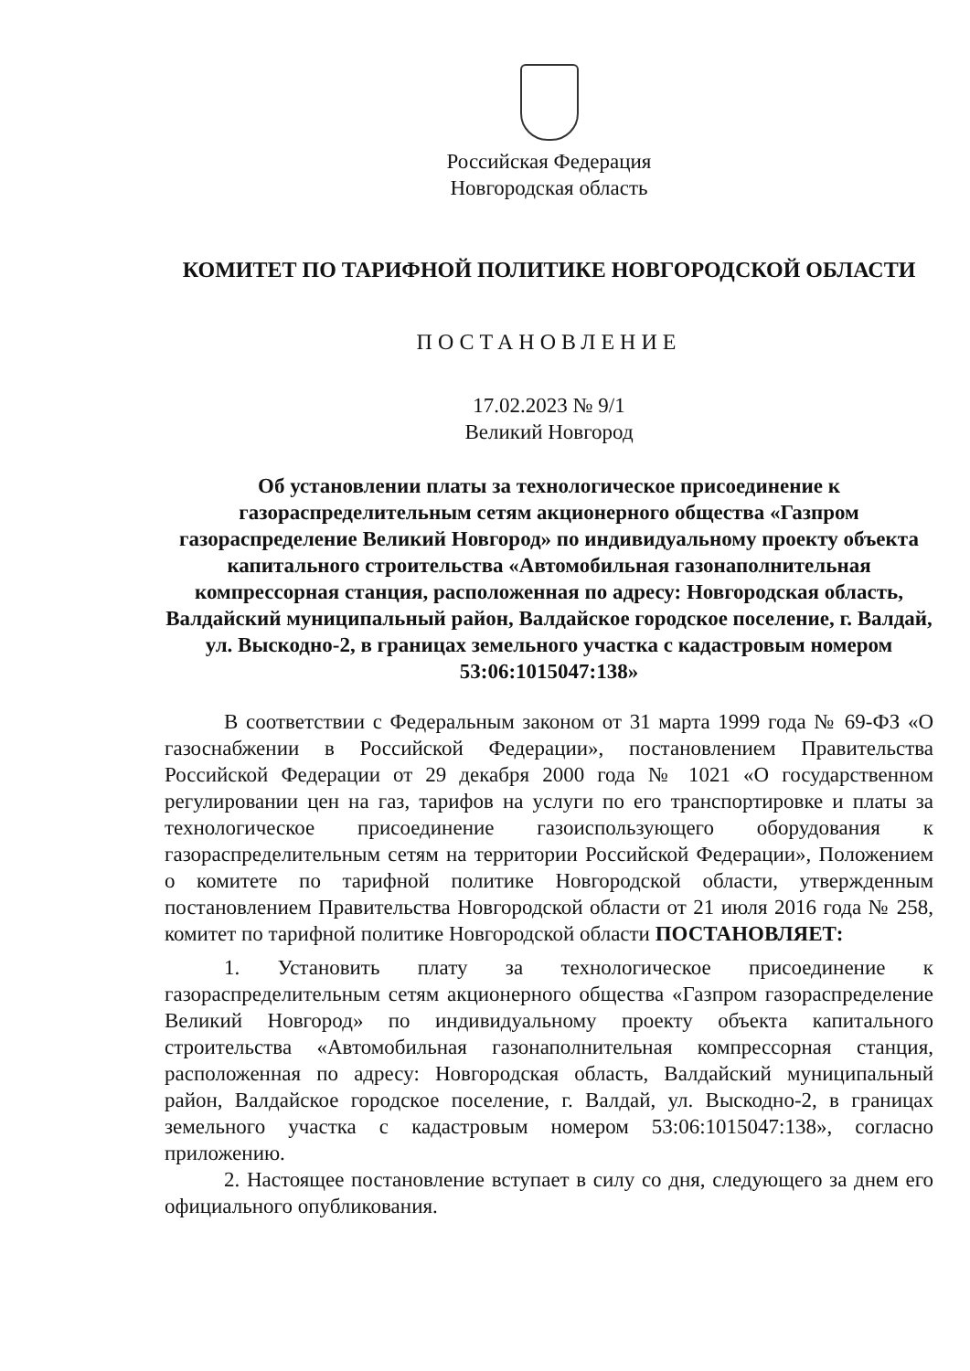Российская Федерация
Новгородская область
КОМИТЕТ ПО ТАРИФНОЙ ПОЛИТИКЕ НОВГОРОДСКОЙ ОБЛАСТИ
ПОСТАНОВЛЕНИЕ
17.02.2023 № 9/1
Великий Новгород
Об установлении платы за технологическое присоединение к газораспределительным сетям акционерного общества «Газпром газораспределение Великий Новгород» по индивидуальному проекту объекта капитального строительства «Автомобильная газонаполнительная компрессорная станция, расположенная по адресу: Новгородская область, Валдайский муниципальный район, Валдайское городское поселение, г. Валдай, ул. Выскодно-2, в границах земельного участка с кадастровым номером 53:06:1015047:138»
В соответствии с Федеральным законом от 31 марта 1999 года № 69-ФЗ «О газоснабжении в Российской Федерации», постановлением Правительства Российской Федерации от 29 декабря 2000 года № 1021 «О государственном регулировании цен на газ, тарифов на услуги по его транспортировке и платы за технологическое присоединение газоиспользующего оборудования к газораспределительным сетям на территории Российской Федерации», Положением о комитете по тарифной политике Новгородской области, утвержденным постановлением Правительства Новгородской области от 21 июля 2016 года № 258, комитет по тарифной политике Новгородской области ПОСТАНОВЛЯЕТ:
1. Установить плату за технологическое присоединение к газораспределительным сетям акционерного общества «Газпром газораспределение Великий Новгород» по индивидуальному проекту объекта капитального строительства «Автомобильная газонаполнительная компрессорная станция, расположенная по адресу: Новгородская область, Валдайский муниципальный район, Валдайское городское поселение, г. Валдай, ул. Выскодно-2, в границах земельного участка с кадастровым номером 53:06:1015047:138», согласно приложению.
2. Настоящее постановление вступает в силу со дня, следующего за днем его официального опубликования.